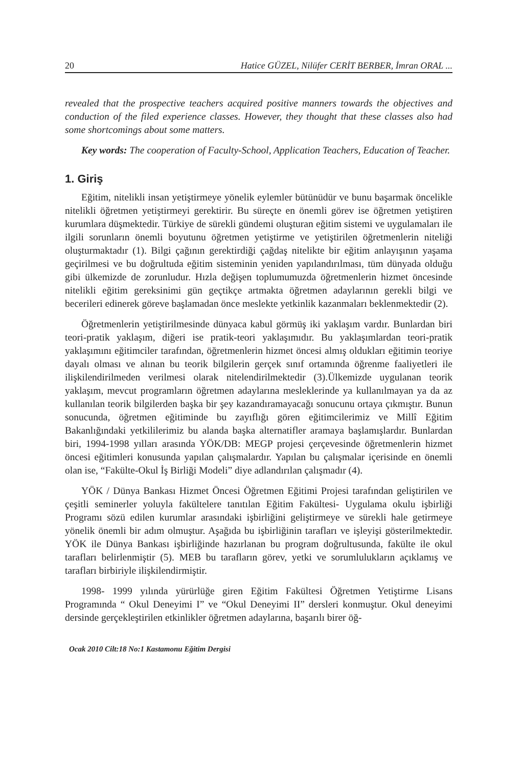20 Hatice GÜZEL, Nilüfer CERİT BERBER, İmran ORAL ...
revealed that the prospective teachers acquired positive manners towards the objectives and conduction of the filed experience classes. However, they thought that these classes also had some shortcomings about some matters.
Key words: The cooperation of Faculty-School, Application Teachers, Education of Teacher.
1. Giriş
Eğitim, nitelikli insan yetiştirmeye yönelik eylemler bütünüdür ve bunu başarmak öncelikle nitelikli öğretmen yetiştirmeyi gerektirir. Bu süreçte en önemli görev ise öğretmen yetiştiren kurumlara düşmektedir. Türkiye de sürekli gündemi oluşturan eğitim sistemi ve uygulamaları ile ilgili sorunların önemli boyutunu öğretmen yetiştirme ve yetiştirilen öğretmenlerin niteliği oluşturmaktadır (1). Bilgi çağının gerektirdiği çağdaş nitelikte bir eğitim anlayışının yaşama geçirilmesi ve bu doğrultuda eğitim sisteminin yeniden yapılandırılması, tüm dünyada olduğu gibi ülkemizde de zorunludur. Hızla değişen toplumumuzda öğretmenlerin hizmet öncesinde nitelikli eğitim gereksinimi gün geçtikçe artmakta öğretmen adaylarının gerekli bilgi ve becerileri edinerek göreve başlamadan önce meslekte yetkinlik kazanmaları beklenmektedir (2).
Öğretmenlerin yetiştirilmesinde dünyaca kabul görmüş iki yaklaşım vardır. Bunlardan biri teori-pratik yaklaşım, diğeri ise pratik-teori yaklaşımıdır. Bu yaklaşımlardan teori-pratik yaklaşımını eğitimciler tarafından, öğretmenlerin hizmet öncesi almış oldukları eğitimin teoriye dayalı olması ve alınan bu teorik bilgilerin gerçek sınıf ortamında öğrenme faaliyetleri ile ilişkilendirilmeden verilmesi olarak nitelendirilmektedir (3).Ülkemizde uygulanan teorik yaklaşım, mevcut programların öğretmen adaylarına mesleklerinde ya kullanılmayan ya da az kullanılan teorik bilgilerden başka bir şey kazandıramayacağı sonucunu ortaya çıkmıştır. Bunun sonucunda, öğretmen eğitiminde bu zayıflığı gören eğitimcilerimiz ve Millî Eğitim Bakanlığındaki yetkililerimiz bu alanda başka alternatifler aramaya başlamışlardır. Bunlardan biri, 1994-1998 yılları arasında YÖK/DB: MEGP projesi çerçevesinde öğretmenlerin hizmet öncesi eğitimleri konusunda yapılan çalışmalardır. Yapılan bu çalışmalar içerisinde en önemli olan ise, “Fakülte-Okul İş Birliği Modeli” diye adlandırılan çalışmadır (4).
YÖK / Dünya Bankası Hizmet Öncesi Öğretmen Eğitimi Projesi tarafından geliştirilen ve çeşitli seminerler yoluyla fakültelere tanıtılan Eğitim Fakültesi- Uygulama okulu işbirliği Programı sözü edilen kurumlar arasındaki işbirliğini geliştirmeye ve sürekli hale getirmeye yönelik önemli bir adım olmuştur. Aşağıda bu işbirliğinin tarafları ve işleyişi gösterilmektedir. YÖK ile Dünya Bankası işbirliğinde hazırlanan bu program doğrultusunda, fakülte ile okul tarafları belirlenmiştir (5). MEB bu tarafların görev, yetki ve sorumlulukların açıklamış ve tarafları birbiriyle ilişkilendirmiştir.
1998- 1999 yılında yürürlüğe giren Eğitim Fakültesi Öğretmen Yetiştirme Lisans Programında “ Okul Deneyimi I” ve “Okul Deneyimi II” dersleri konmuştur. Okul deneyimi dersinde gerçekleştirilen etkinlikler öğretmen adaylarına, başarılı birer öğ-
Ocak 2010 Cilt:18 No:1 Kastamonu Eğitim Dergisi